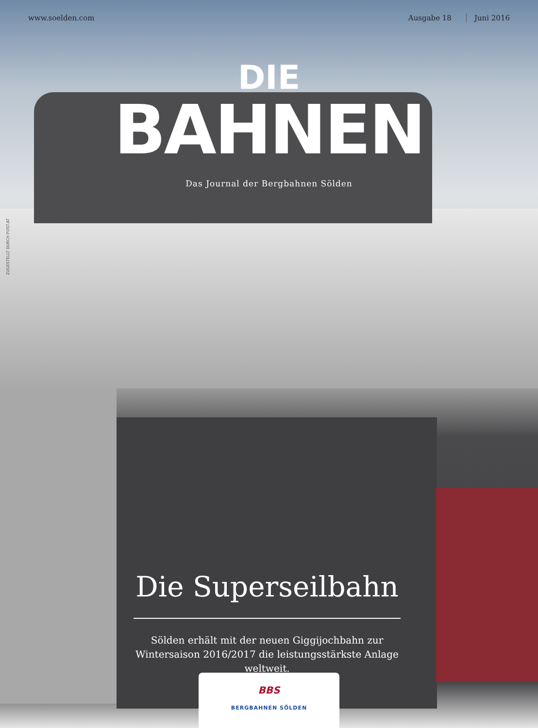www.soelden.com Ausgabe 18 Juni 2016
DIE
BAHNEN
Das Journal der Bergbahnen Sölden
ZUGESTELLT DURCH POST.AT
Die Superseilbahn
Sölden erhält mit der neuen Giggijochbahn zur Wintersaison 2016/2017 die leistungsstärkste Anlage weltweit.
BBS
BERGBAHNEN SÖLDEN